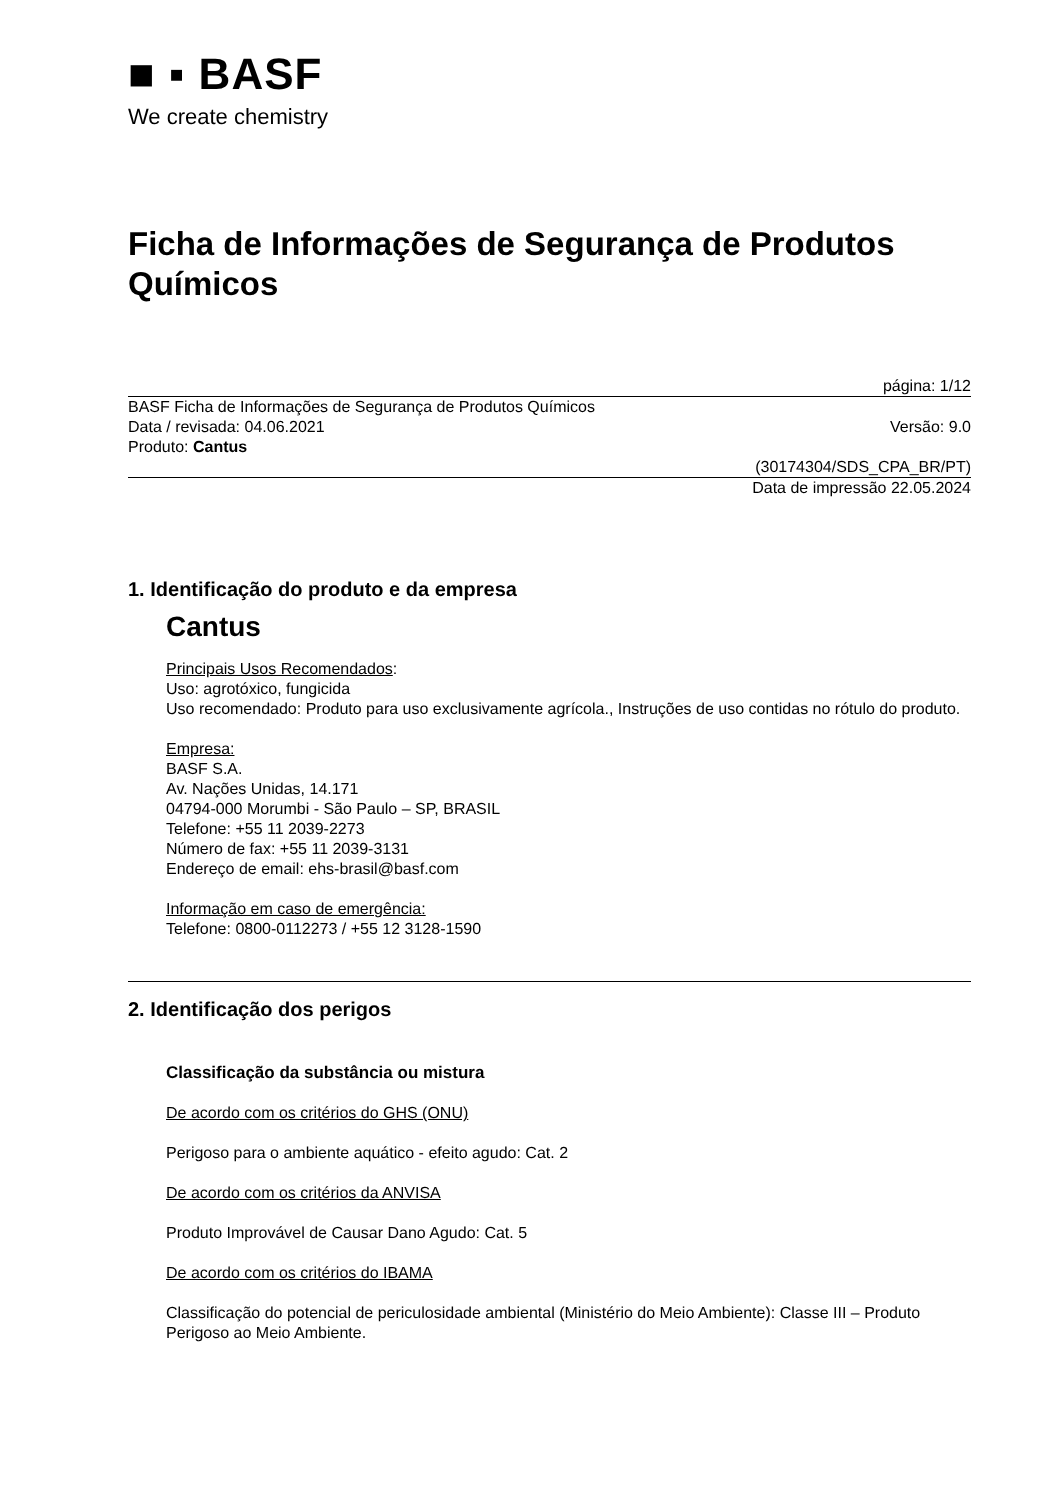■ ▪ BASF
We create chemistry
Ficha de Informações de Segurança de Produtos Químicos
página: 1/12
BASF Ficha de Informações de Segurança de Produtos Químicos
Data / revisada: 04.06.2021 Versão: 9.0
Produto: Cantus
(30174304/SDS_CPA_BR/PT)
Data de impressão 22.05.2024
1. Identificação do produto e da empresa
Cantus
Principais Usos Recomendados:
Uso: agrotóxico, fungicida
Uso recomendado: Produto para uso exclusivamente agrícola., Instruções de uso contidas no rótulo do produto.
Empresa:
BASF S.A.
Av. Nações Unidas, 14.171
04794-000 Morumbi - São Paulo – SP, BRASIL
Telefone: +55 11 2039-2273
Número de fax: +55 11 2039-3131
Endereço de email: ehs-brasil@basf.com
Informação em caso de emergência:
Telefone: 0800-0112273 / +55 12 3128-1590
2. Identificação dos perigos
Classificação da substância ou mistura
De acordo com os critérios do GHS (ONU)
Perigoso para o ambiente aquático - efeito agudo: Cat. 2
De acordo com os critérios da ANVISA
Produto Improvável de Causar Dano Agudo: Cat. 5
De acordo com os critérios do IBAMA
Classificação do potencial de periculosidade ambiental (Ministério do Meio Ambiente): Classe III – Produto Perigoso ao Meio Ambiente.